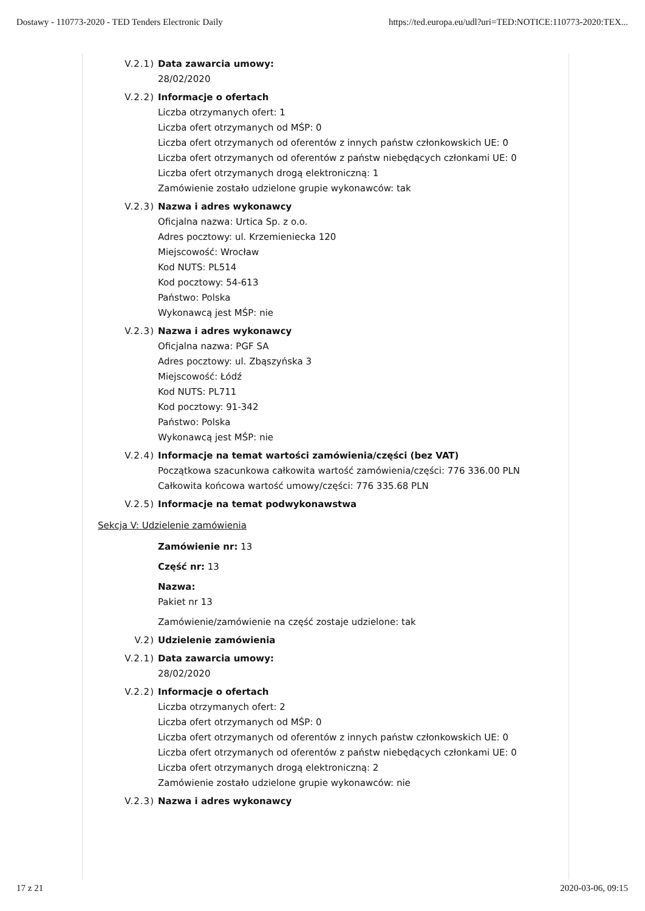Dostawy - 110773-2020 - TED Tenders Electronic Daily https://ted.europa.eu/udl?uri=TED:NOTICE:110773-2020:TEX...
V.2.1) Data zawarcia umowy:
28/02/2020
V.2.2) Informacje o ofertach
Liczba otrzymanych ofert: 1
Liczba ofert otrzymanych od MŚP: 0
Liczba ofert otrzymanych od oferentów z innych państw członkowskich UE: 0
Liczba ofert otrzymanych od oferentów z państw niebędących członkami UE: 0
Liczba ofert otrzymanych drogą elektroniczną: 1
Zamówienie zostało udzielone grupie wykonawców: tak
V.2.3) Nazwa i adres wykonawcy
Oficjalna nazwa: Urtica Sp. z o.o.
Adres pocztowy: ul. Krzemieniecka 120
Miejscowość: Wrocław
Kod NUTS: PL514
Kod pocztowy: 54-613
Państwo: Polska
Wykonawcą jest MŚP: nie
V.2.3) Nazwa i adres wykonawcy
Oficjalna nazwa: PGF SA
Adres pocztowy: ul. Zbąszyńska 3
Miejscowość: Łódź
Kod NUTS: PL711
Kod pocztowy: 91-342
Państwo: Polska
Wykonawcą jest MŚP: nie
V.2.4) Informacje na temat wartości zamówienia/części (bez VAT)
Początkowa szacunkowa całkowita wartość zamówienia/części: 776 336.00 PLN
Całkowita końcowa wartość umowy/części: 776 335.68 PLN
V.2.5) Informacje na temat podwykonawstwa
Sekcja V: Udzielenie zamówienia
Zamówienie nr: 13
Część nr: 13
Nazwa:
Pakiet nr 13
Zamówienie/zamówienie na część zostaje udzielone: tak
V.2) Udzielenie zamówienia
V.2.1) Data zawarcia umowy:
28/02/2020
V.2.2) Informacje o ofertach
Liczba otrzymanych ofert: 2
Liczba ofert otrzymanych od MŚP: 0
Liczba ofert otrzymanych od oferentów z innych państw członkowskich UE: 0
Liczba ofert otrzymanych od oferentów z państw niebędących członkami UE: 0
Liczba ofert otrzymanych drogą elektroniczną: 2
Zamówienie zostało udzielone grupie wykonawców: nie
V.2.3) Nazwa i adres wykonawcy
17 z 21 2020-03-06, 09:15